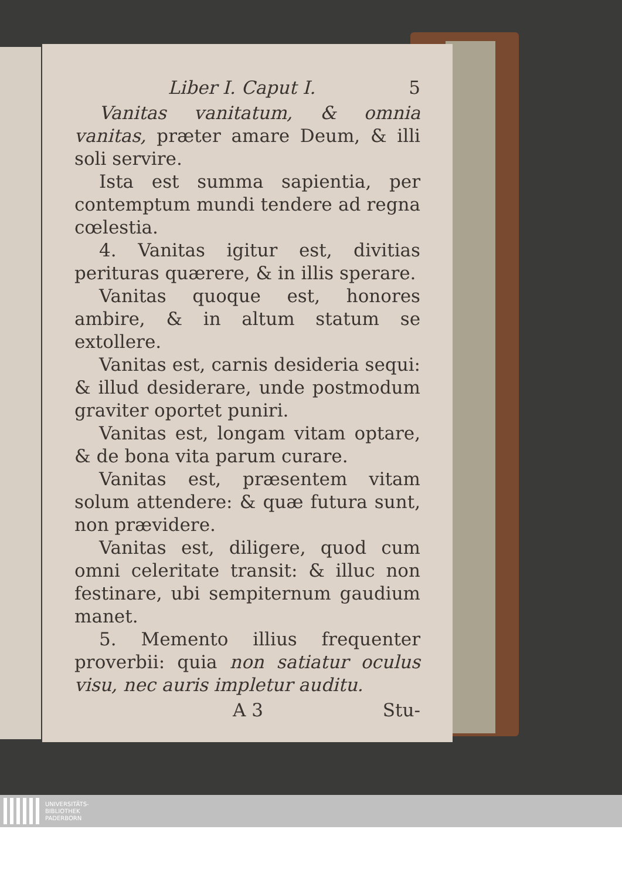Liber I. Caput I. 5
Vanitas vanitatum, & omnia vanitas, præter amare Deum, & illi soli servire.
Ista est summa sapientia, per contemptum mundi tendere ad regna cœlestia.
4. Vanitas igitur est, divitias perituras quærere, & in illis sperare.
Vanitas quoque est, honores ambire, & in altum statum se extollere.
Vanitas est, carnis desideria sequi: & illud desiderare, unde postmodum graviter oportet puniri.
Vanitas est, longam vitam optare, & de bona vita parum curare.
Vanitas est, præsentem vitam solum attendere: & quæ futura sunt, non prævidere.
Vanitas est, diligere, quod cum omni celeritate transit: & illuc non festinare, ubi sempiternum gaudium manet.
5. Memento illius frequenter proverbii: quia non satiatur oculus visu, nec auris impletur auditu.
A 3 Stu-
UNIVERSITÄTS-
BIBLIOTHEK
PADERBORN